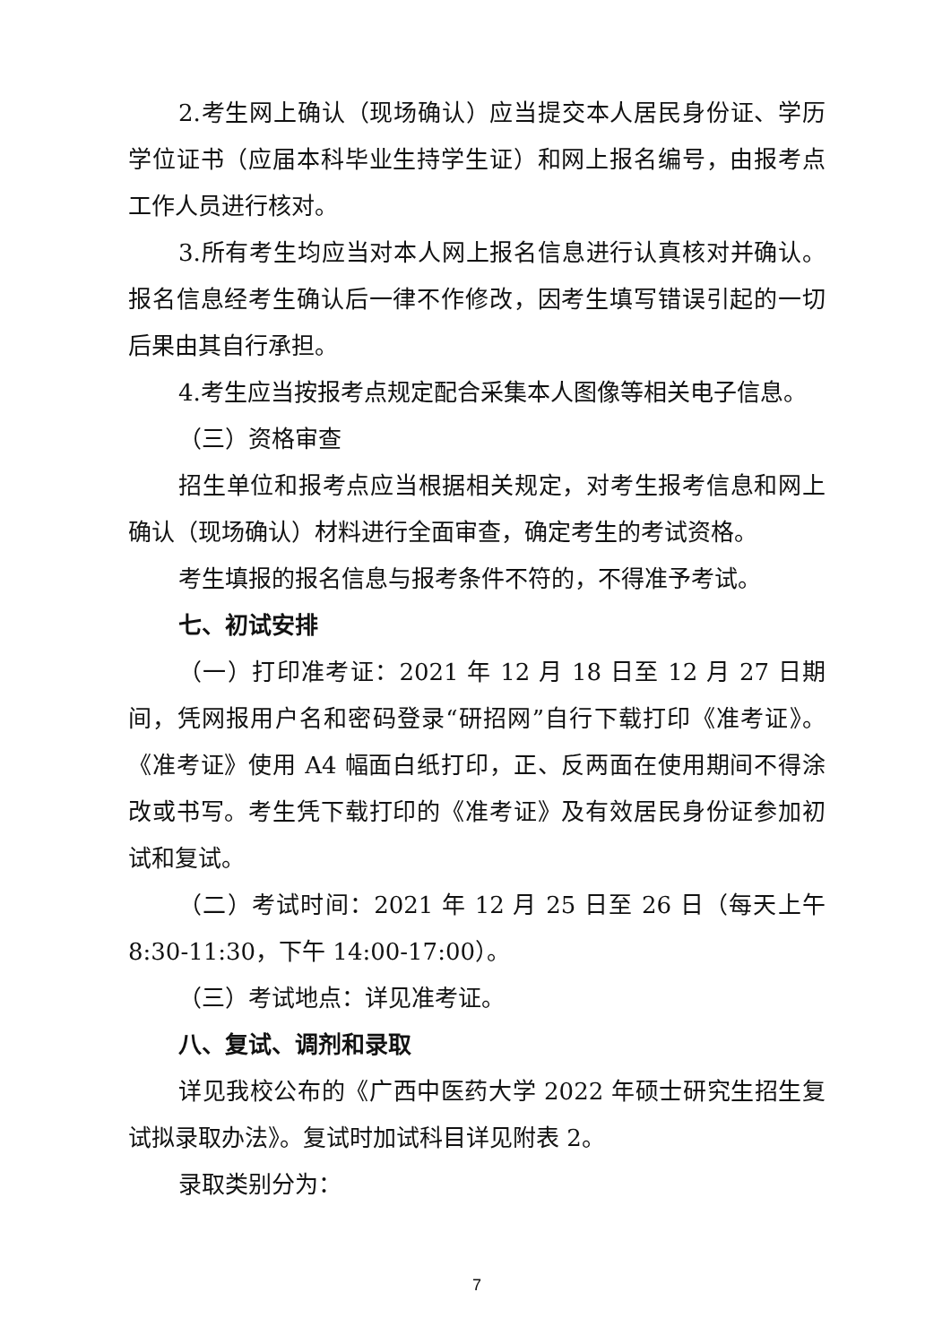2.考生网上确认（现场确认）应当提交本人居民身份证、学历学位证书（应届本科毕业生持学生证）和网上报名编号，由报考点工作人员进行核对。
3.所有考生均应当对本人网上报名信息进行认真核对并确认。报名信息经考生确认后一律不作修改，因考生填写错误引起的一切后果由其自行承担。
4.考生应当按报考点规定配合采集本人图像等相关电子信息。
（三）资格审查
招生单位和报考点应当根据相关规定，对考生报考信息和网上确认（现场确认）材料进行全面审查，确定考生的考试资格。
考生填报的报名信息与报考条件不符的，不得准予考试。
七、初试安排
（一）打印准考证：2021 年 12 月 18 日至 12 月 27 日期间，凭网报用户名和密码登录“研招网”自行下载打印《准考证》。《准考证》使用 A4 幅面白纸打印，正、反两面在使用期间不得涂改或书写。考生凭下载打印的《准考证》及有效居民身份证参加初试和复试。
（二）考试时间：2021 年 12 月 25 日至 26 日（每天上午 8:30-11:30，下午 14:00-17:00）。
（三）考试地点：详见准考证。
八、复试、调剂和录取
详见我校公布的《广西中医药大学 2022 年硕士研究生招生复试拟录取办法》。复试时加试科目详见附表 2。
录取类别分为：
7